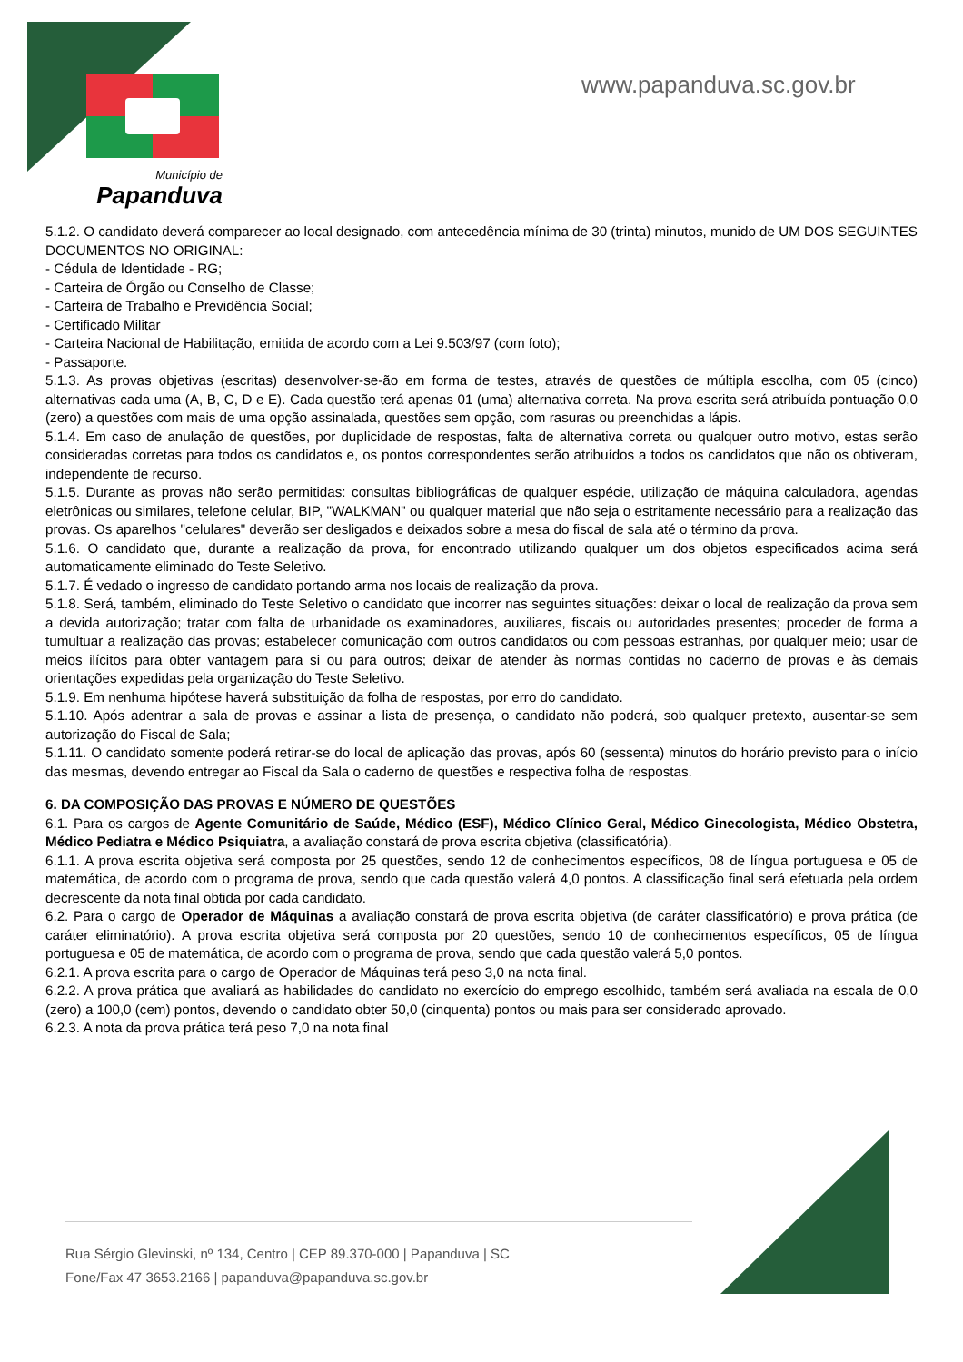Município de
Papanduva
www.papanduva.sc.gov.br
5.1.2. O candidato deverá comparecer ao local designado, com antecedência mínima de 30 (trinta) minutos, munido de UM DOS SEGUINTES DOCUMENTOS NO ORIGINAL:
- Cédula de Identidade - RG;
- Carteira de Órgão ou Conselho de Classe;
- Carteira de Trabalho e Previdência Social;
- Certificado Militar
- Carteira Nacional de Habilitação, emitida de acordo com a Lei 9.503/97 (com foto);
- Passaporte.
5.1.3. As provas objetivas (escritas) desenvolver-se-ão em forma de testes, através de questões de múltipla escolha, com 05 (cinco) alternativas cada uma (A, B, C, D e E). Cada questão terá apenas 01 (uma) alternativa correta. Na prova escrita será atribuída pontuação 0,0 (zero) a questões com mais de uma opção assinalada, questões sem opção, com rasuras ou preenchidas a lápis.
5.1.4. Em caso de anulação de questões, por duplicidade de respostas, falta de alternativa correta ou qualquer outro motivo, estas serão consideradas corretas para todos os candidatos e, os pontos correspondentes serão atribuídos a todos os candidatos que não os obtiveram, independente de recurso.
5.1.5. Durante as provas não serão permitidas: consultas bibliográficas de qualquer espécie, utilização de máquina calculadora, agendas eletrônicas ou similares, telefone celular, BIP, "WALKMAN" ou qualquer material que não seja o estritamente necessário para a realização das provas. Os aparelhos "celulares" deverão ser desligados e deixados sobre a mesa do fiscal de sala até o término da prova.
5.1.6. O candidato que, durante a realização da prova, for encontrado utilizando qualquer um dos objetos especificados acima será automaticamente eliminado do Teste Seletivo.
5.1.7. É vedado o ingresso de candidato portando arma nos locais de realização da prova.
5.1.8. Será, também, eliminado do Teste Seletivo o candidato que incorrer nas seguintes situações: deixar o local de realização da prova sem a devida autorização; tratar com falta de urbanidade os examinadores, auxiliares, fiscais ou autoridades presentes; proceder de forma a tumultuar a realização das provas; estabelecer comunicação com outros candidatos ou com pessoas estranhas, por qualquer meio; usar de meios ilícitos para obter vantagem para si ou para outros; deixar de atender às normas contidas no caderno de provas e às demais orientações expedidas pela organização do Teste Seletivo.
5.1.9. Em nenhuma hipótese haverá substituição da folha de respostas, por erro do candidato.
5.1.10. Após adentrar a sala de provas e assinar a lista de presença, o candidato não poderá, sob qualquer pretexto, ausentar-se sem autorização do Fiscal de Sala;
5.1.11. O candidato somente poderá retirar-se do local de aplicação das provas, após 60 (sessenta) minutos do horário previsto para o início das mesmas, devendo entregar ao Fiscal da Sala o caderno de questões e respectiva folha de respostas.
6. DA COMPOSIÇÃO DAS PROVAS E NÚMERO DE QUESTÕES
6.1. Para os cargos de Agente Comunitário de Saúde, Médico (ESF), Médico Clínico Geral, Médico Ginecologista, Médico Obstetra, Médico Pediatra e Médico Psiquiatra, a avaliação constará de prova escrita objetiva (classificatória).
6.1.1. A prova escrita objetiva será composta por 25 questões, sendo 12 de conhecimentos específicos, 08 de língua portuguesa e 05 de matemática, de acordo com o programa de prova, sendo que cada questão valerá 4,0 pontos. A classificação final será efetuada pela ordem decrescente da nota final obtida por cada candidato.
6.2. Para o cargo de Operador de Máquinas a avaliação constará de prova escrita objetiva (de caráter classificatório) e prova prática (de caráter eliminatório). A prova escrita objetiva será composta por 20 questões, sendo 10 de conhecimentos específicos, 05 de língua portuguesa e 05 de matemática, de acordo com o programa de prova, sendo que cada questão valerá 5,0 pontos.
6.2.1. A prova escrita para o cargo de Operador de Máquinas terá peso 3,0 na nota final.
6.2.2. A prova prática que avaliará as habilidades do candidato no exercício do emprego escolhido, também será avaliada na escala de 0,0 (zero) a 100,0 (cem) pontos, devendo o candidato obter 50,0 (cinquenta) pontos ou mais para ser considerado aprovado.
6.2.3. A nota da prova prática terá peso 7,0 na nota final
Rua Sérgio Glevinski, nº 134, Centro | CEP 89.370-000 | Papanduva | SC
Fone/Fax 47 3653.2166 | papanduva@papanduva.sc.gov.br